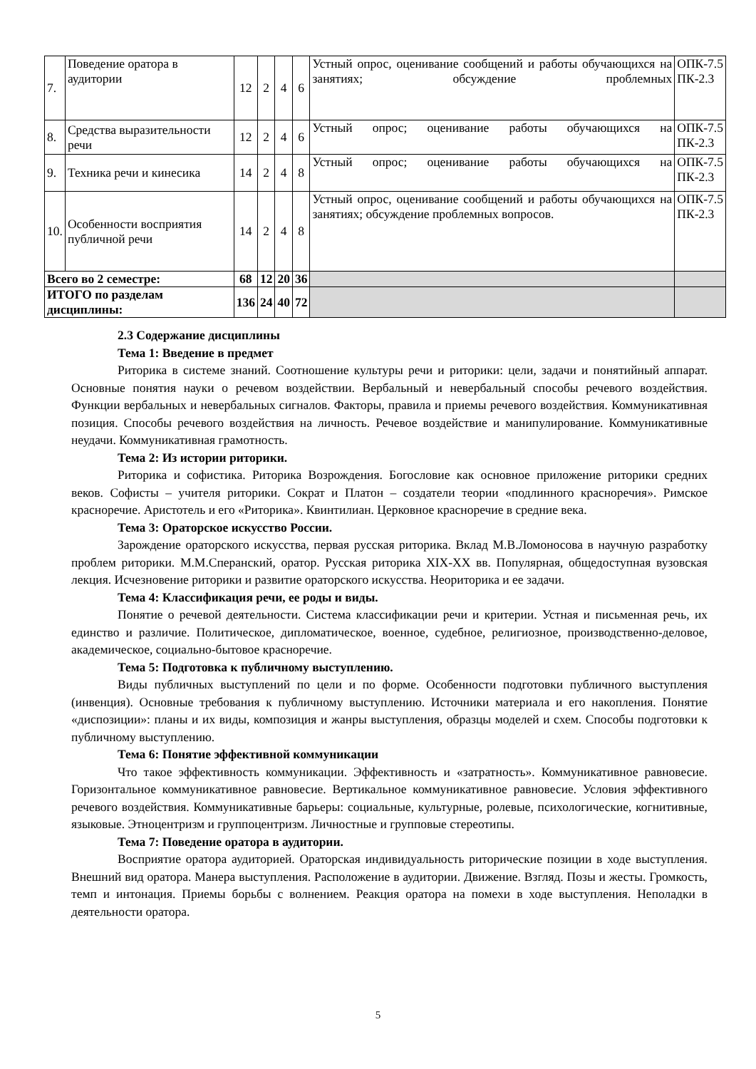| 7. | Поведение оратора в аудитории | 12 | 2 | 4 | 6 | Устный опрос, оценивание сообщений и работы обучающихся на занятиях; обсуждение проблемных | ОПК-7.5 ПК-2.3 |
| 8. | Средства выразительности речи | 12 | 2 | 4 | 6 | Устный опрос; оценивание работы обучающихся на | ОПК-7.5 ПК-2.3 |
| 9. | Техника речи и кинесика | 14 | 2 | 4 | 8 | Устный опрос; оценивание работы обучающихся на | ОПК-7.5 ПК-2.3 |
| 10. | Особенности восприятия публичной речи | 14 | 2 | 4 | 8 | Устный опрос, оценивание сообщений и работы обучающихся на занятиях; обсуждение проблемных вопросов. | ОПК-7.5 ПК-2.3 |
| Всего во 2 семестре: | | 68 | 12 | 20 | 36 | | |
| ИТОГО по разделам дисциплины: | | 136 | 24 | 40 | 72 | | |
2.3 Содержание дисциплины
Тема 1: Введение в предмет
Риторика в системе знаний. Соотношение культуры речи и риторики: цели, задачи и понятийный аппарат. Основные понятия науки о речевом воздействии. Вербальный и невербальный способы речевого воздействия. Функции вербальных и невербальных сигналов. Факторы, правила и приемы речевого воздействия. Коммуникативная позиция. Способы речевого воздействия на личность. Речевое воздействие и манипулирование. Коммуникативные неудачи. Коммуникативная грамотность.
Тема 2: Из истории риторики.
Риторика и софистика. Риторика Возрождения. Богословие как основное приложение риторики средних веков. Софисты – учителя риторики. Сократ и Платон – создатели теории «подлинного красноречия». Римское красноречие. Аристотель и его «Риторика». Квинтилиан. Церковное красноречие в средние века.
Тема 3: Ораторское искусство России.
Зарождение ораторского искусства, первая русская риторика. Вклад М.В.Ломоносова в научную разработку проблем риторики. М.М.Сперанский, оратор. Русская риторика XIX-XX вв. Популярная, общедоступная вузовская лекция. Исчезновение риторики и развитие ораторского искусства. Неориторика и ее задачи.
Тема 4: Классификация речи, ее роды и виды.
Понятие о речевой деятельности. Система классификации речи и критерии. Устная и письменная речь, их единство и различие. Политическое, дипломатическое, военное, судебное, религиозное, производственно-деловое, академическое, социально-бытовое красноречие.
Тема 5: Подготовка к публичному выступлению.
Виды публичных выступлений по цели и по форме. Особенности подготовки публичного выступления (инвенция). Основные требования к публичному выступлению. Источники материала и его накопления. Понятие «диспозиции»: планы и их виды, композиция и жанры выступления, образцы моделей и схем. Способы подготовки к публичному выступлению.
Тема 6: Понятие эффективной коммуникации
Что такое эффективность коммуникации. Эффективность и «затратность». Коммуникативное равновесие. Горизонтальное коммуникативное равновесие. Вертикальное коммуникативное равновесие. Условия эффективного речевого воздействия. Коммуникативные барьеры: социальные, культурные, ролевые, психологические, когнитивные, языковые. Этноцентризм и группоцентризм. Личностные и групповые стереотипы.
Тема 7: Поведение оратора в аудитории.
Восприятие оратора аудиторией. Ораторская индивидуальность риторические позиции в ходе выступления. Внешний вид оратора. Манера выступления. Расположение в аудитории. Движение. Взгляд. Позы и жесты. Громкость, темп и интонация. Приемы борьбы с волнением. Реакция оратора на помехи в ходе выступления. Неполадки в деятельности оратора.
5